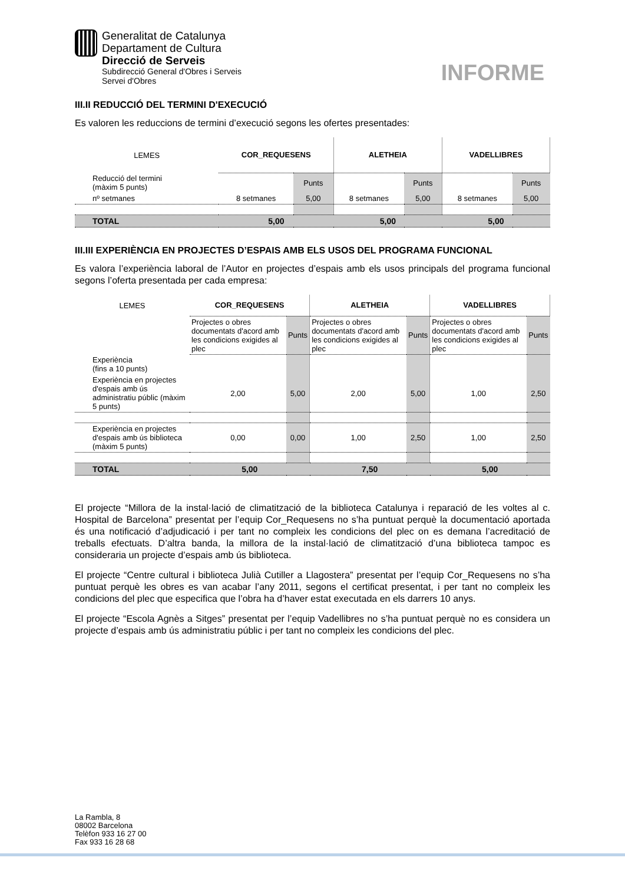Generalitat de Catalunya
Departament de Cultura
Direcció de Serveis
Subdirecció General d'Obres i Serveis
Servei d'Obres
INFORME
III.II REDUCCIÓ DEL TERMINI D'EXECUCIÓ
Es valoren les reduccions de termini d’execució segons les ofertes presentades:
| LEMES | COR_REQUESENS | | ALETHEIA | | VADELLIBRES | |
| Reducció del termini (màxim 5 punts) | | Punts | | Punts | | Punts |
| nº setmanes | 8 setmanes | 5,00 | 8 setmanes | 5,00 | 8 setmanes | 5,00 |
| TOTAL | 5,00 | | 5,00 | | 5,00 | |
III.III EXPERIÈNCIA EN PROJECTES D’ESPAIS AMB ELS USOS DEL PROGRAMA FUNCIONAL
Es valora l’experiència laboral de l’Autor en projectes d’espais amb els usos principals del programa funcional segons l’oferta presentada per cada empresa:
| LEMES | COR_REQUESENS | | ALETHEIA | | VADELLIBRES | |
| | Projectes o obres documentats d'acord amb les condicions exigides al plec | Punts | Projectes o obres documentats d'acord amb les condicions exigides al plec | Punts | Projectes o obres documentats d'acord amb les condicions exigides al plec | Punts |
| Experiència (fins a 10 punts) | | | | | | |
| Experiència en projectes d'espais amb ús administratiu públic (màxim 5 punts) | 2,00 | 5,00 | 2,00 | 5,00 | 1,00 | 2,50 |
| Experiència en projectes d'espais amb ús biblioteca (màxim 5 punts) | 0,00 | 0,00 | 1,00 | 2,50 | 1,00 | 2,50 |
| TOTAL | 5,00 | | 7,50 | | 5,00 | |
El projecte “Millora de la instal·lació de climatització de la biblioteca Catalunya i reparació de les voltes al c. Hospital de Barcelona” presentat per l’equip Cor_Requesens no s’ha puntuat perquè la documentació aportada és una notificació d’adjudicació i per tant no compleix les condicions del plec on es demana l’acreditació de treballs efectuats. D’altra banda, la millora de la instal·lació de climatització d’una biblioteca tampoc es consideraria un projecte d’espais amb ús biblioteca.
El projecte “Centre cultural i biblioteca Julià Cutiller a Llagostera” presentat per l’equip Cor_Requesens no s’ha puntuat perquè les obres es van acabar l’any 2011, segons el certificat presentat, i per tant no compleix les condicions del plec que especifica que l’obra ha d’haver estat executada en els darrers 10 anys.
El projecte “Escola Agnès a Sitges” presentat per l’equip Vadellibres no s’ha puntuat perquè no es considera un projecte d’espais amb ús administratiu públic i per tant no compleix les condicions del plec.
La Rambla, 8
08002 Barcelona
Telèfon 933 16 27 00
Fax 933 16 28 68